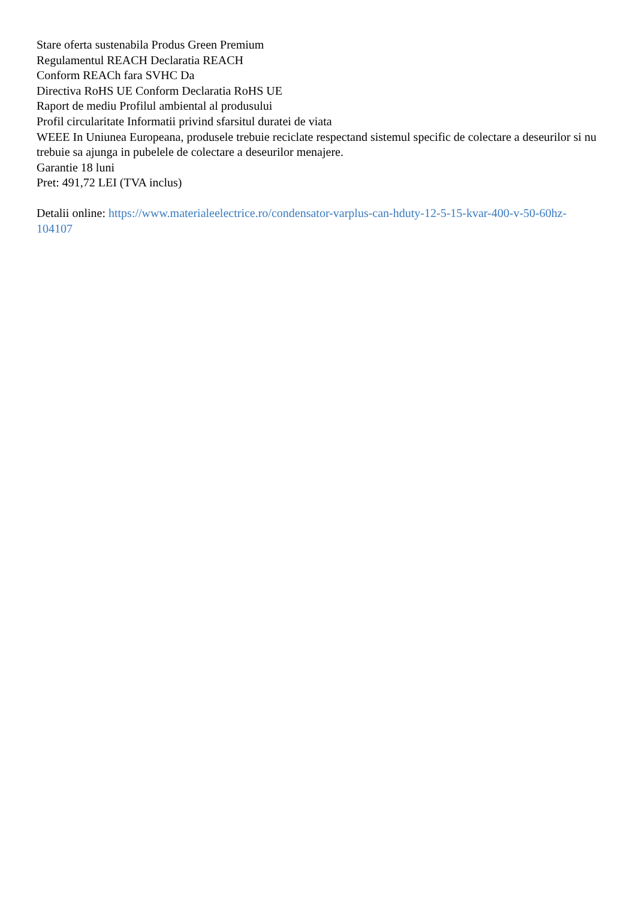Stare oferta sustenabila Produs Green Premium
Regulamentul REACH Declaratia REACH
Conform REACh fara SVHC Da
Directiva RoHS UE Conform Declaratia RoHS UE
Raport de mediu Profilul ambiental al produsului
Profil circularitate Informatii privind sfarsitul duratei de viata
WEEE In Uniunea Europeana, produsele trebuie reciclate respectand sistemul specific de colectare a deseurilor si nu trebuie sa ajunga in pubelele de colectare a deseurilor menajere.
Garantie 18 luni
Pret: 491,72 LEI (TVA inclus)
Detalii online: https://www.materialeelectrice.ro/condensator-varplus-can-hduty-12-5-15-kvar-400-v-50-60hz-104107